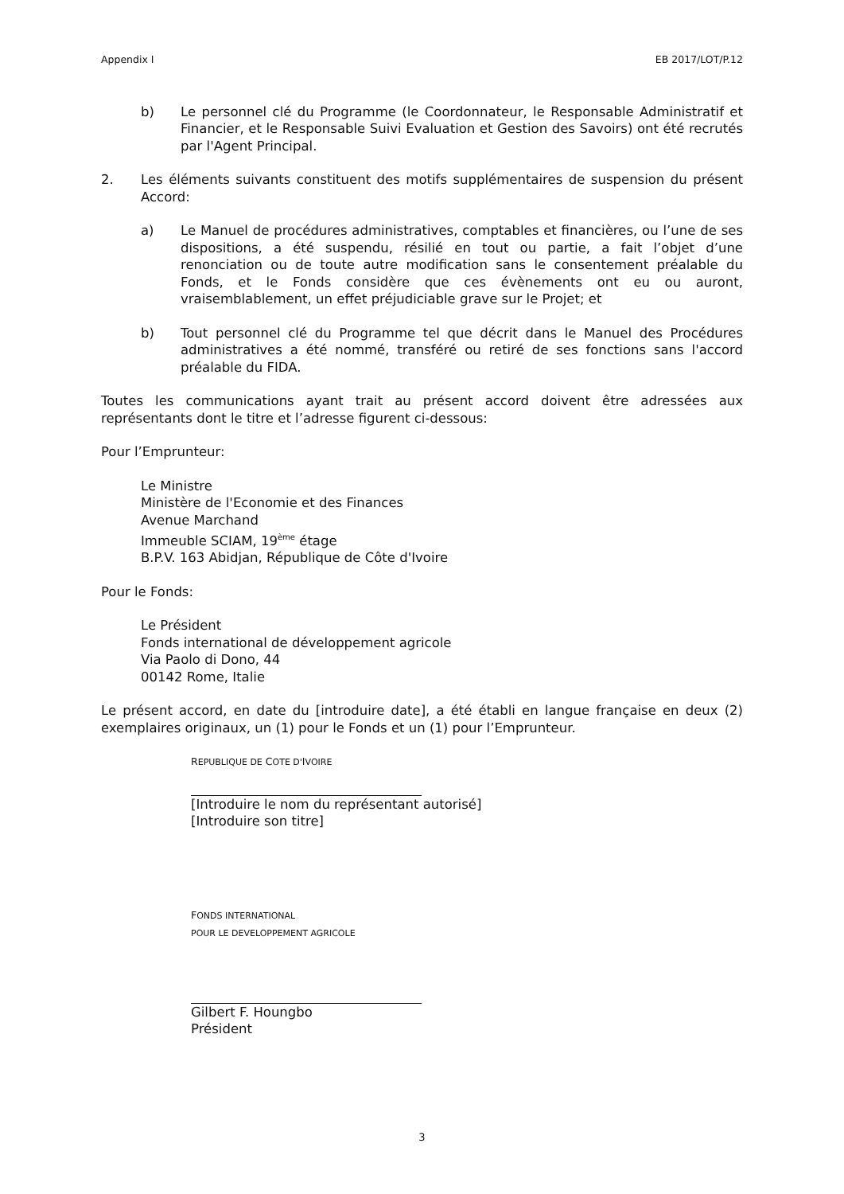Appendix I EB 2017/LOT/P.12
b) Le personnel clé du Programme (le Coordonnateur, le Responsable Administratif et Financier, et le Responsable Suivi Evaluation et Gestion des Savoirs) ont été recrutés par l'Agent Principal.
2. Les éléments suivants constituent des motifs supplémentaires de suspension du présent Accord:
a) Le Manuel de procédures administratives, comptables et financières, ou l’une de ses dispositions, a été suspendu, résilié en tout ou partie, a fait l’objet d’une renonciation ou de toute autre modification sans le consentement préalable du Fonds, et le Fonds considère que ces évènements ont eu ou auront, vraisemblablement, un effet préjudiciable grave sur le Projet; et
b) Tout personnel clé du Programme tel que décrit dans le Manuel des Procédures administratives a été nommé, transféré ou retiré de ses fonctions sans l'accord préalable du FIDA.
Toutes les communications ayant trait au présent accord doivent être adressées aux représentants dont le titre et l’adresse figurent ci-dessous:
Pour l’Emprunteur:
Le Ministre
Ministère de l'Economie et des Finances
Avenue Marchand
Immeuble SCIAM, 19<sup>ème</sup> étage
B.P.V. 163 Abidjan, République de Côte d'Ivoire
Pour le Fonds:
Le Président
Fonds international de développement agricole
Via Paolo di Dono, 44
00142 Rome, Italie
Le présent accord, en date du [introduire date], a été établi en langue française en deux (2) exemplaires originaux, un (1) pour le Fonds et un (1) pour l’Emprunteur.
REPUBLIQUE DE COTE D'IVOIRE
[Introduire le nom du représentant autorisé]
[Introduire son titre]
FONDS INTERNATIONAL
POUR LE DEVELOPPEMENT AGRICOLE
Gilbert F. Houngbo
Président
3